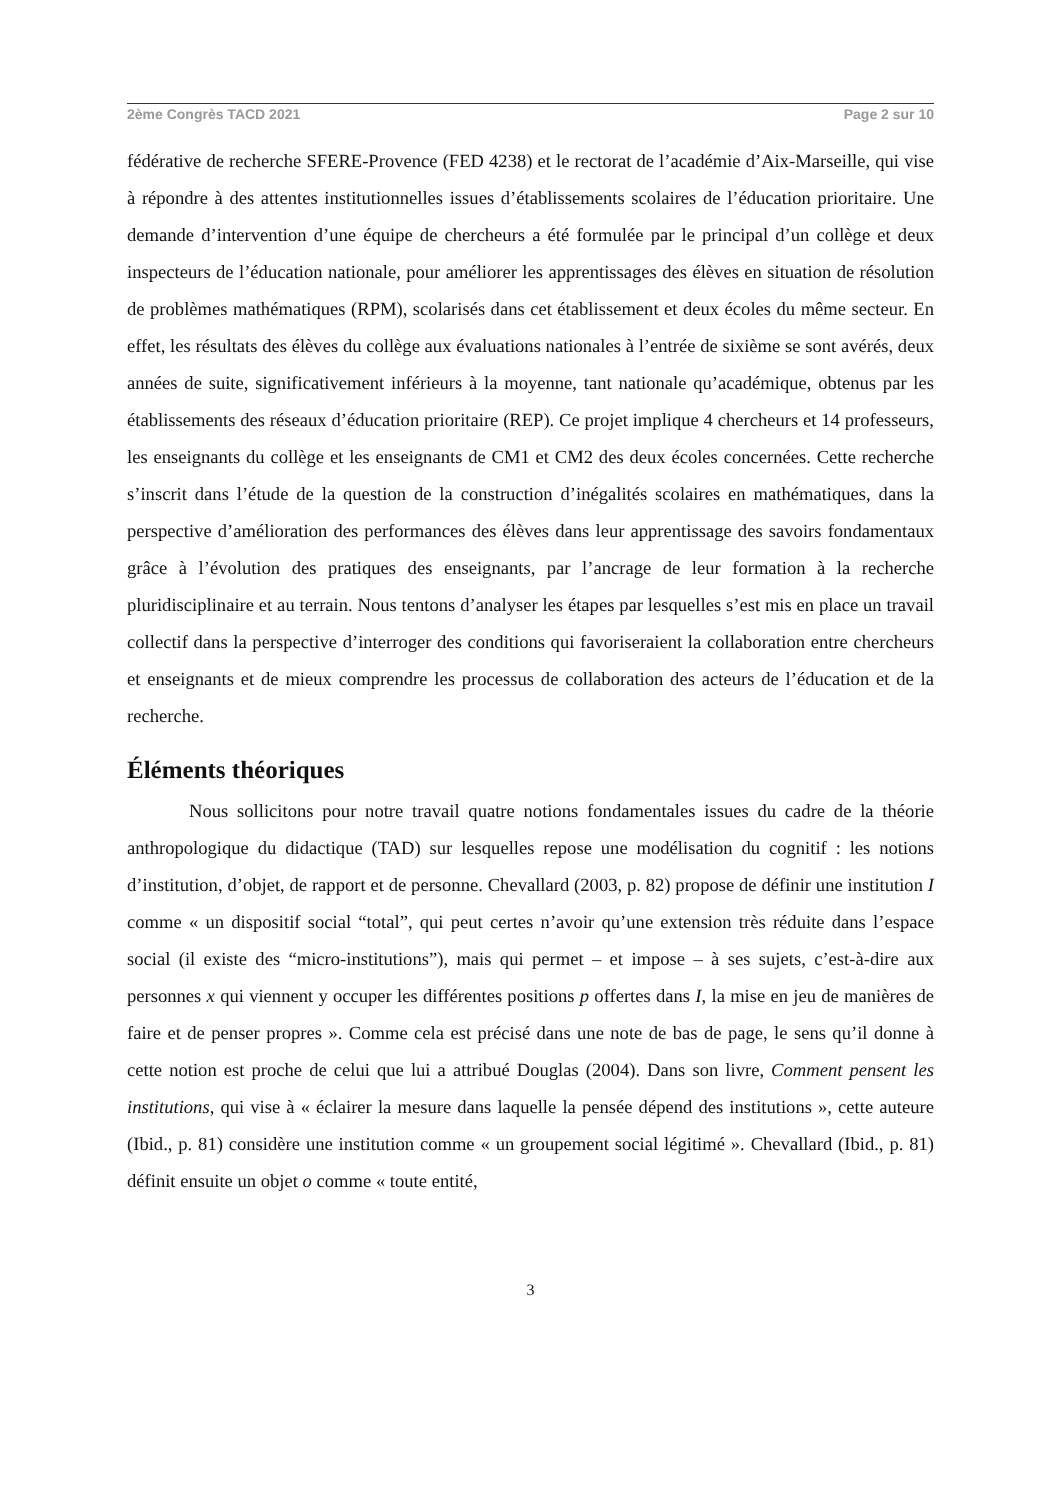2ème Congrès TACD 2021 Page 2 sur 10
fédérative de recherche SFERE-Provence (FED 4238) et le rectorat de l’académie d’Aix-Marseille, qui vise à répondre à des attentes institutionnelles issues d’établissements scolaires de l’éducation prioritaire. Une demande d’intervention d’une équipe de chercheurs a été formulée par le principal d’un collège et deux inspecteurs de l’éducation nationale, pour améliorer les apprentissages des élèves en situation de résolution de problèmes mathématiques (RPM), scolarisés dans cet établissement et deux écoles du même secteur. En effet, les résultats des élèves du collège aux évaluations nationales à l’entrée de sixième se sont avérés, deux années de suite, significativement inférieurs à la moyenne, tant nationale qu’académique, obtenus par les établissements des réseaux d’éducation prioritaire (REP). Ce projet implique 4 chercheurs et 14 professeurs, les enseignants du collège et les enseignants de CM1 et CM2 des deux écoles concernées. Cette recherche s’inscrit dans l’étude de la question de la construction d’inégalités scolaires en mathématiques, dans la perspective d’amélioration des performances des élèves dans leur apprentissage des savoirs fondamentaux grâce à l’évolution des pratiques des enseignants, par l’ancrage de leur formation à la recherche pluridisciplinaire et au terrain. Nous tentons d’analyser les étapes par lesquelles s’est mis en place un travail collectif dans la perspective d’interroger des conditions qui favoriseraient la collaboration entre chercheurs et enseignants et de mieux comprendre les processus de collaboration des acteurs de l’éducation et de la recherche.
Éléments théoriques
Nous sollicitons pour notre travail quatre notions fondamentales issues du cadre de la théorie anthropologique du didactique (TAD) sur lesquelles repose une modélisation du cognitif : les notions d’institution, d’objet, de rapport et de personne. Chevallard (2003, p. 82) propose de définir une institution I comme « un dispositif social “total”, qui peut certes n’avoir qu’une extension très réduite dans l’espace social (il existe des “micro-institutions”), mais qui permet – et impose – à ses sujets, c’est-à-dire aux personnes x qui viennent y occuper les différentes positions p offertes dans I, la mise en jeu de manières de faire et de penser propres ». Comme cela est précisé dans une note de bas de page, le sens qu’il donne à cette notion est proche de celui que lui a attribué Douglas (2004). Dans son livre, Comment pensent les institutions, qui vise à « éclairer la mesure dans laquelle la pensée dépend des institutions », cette auteure (Ibid., p. 81) considère une institution comme « un groupement social légitimé ». Chevallard (Ibid., p. 81) définit ensuite un objet o comme « toute entité,
3